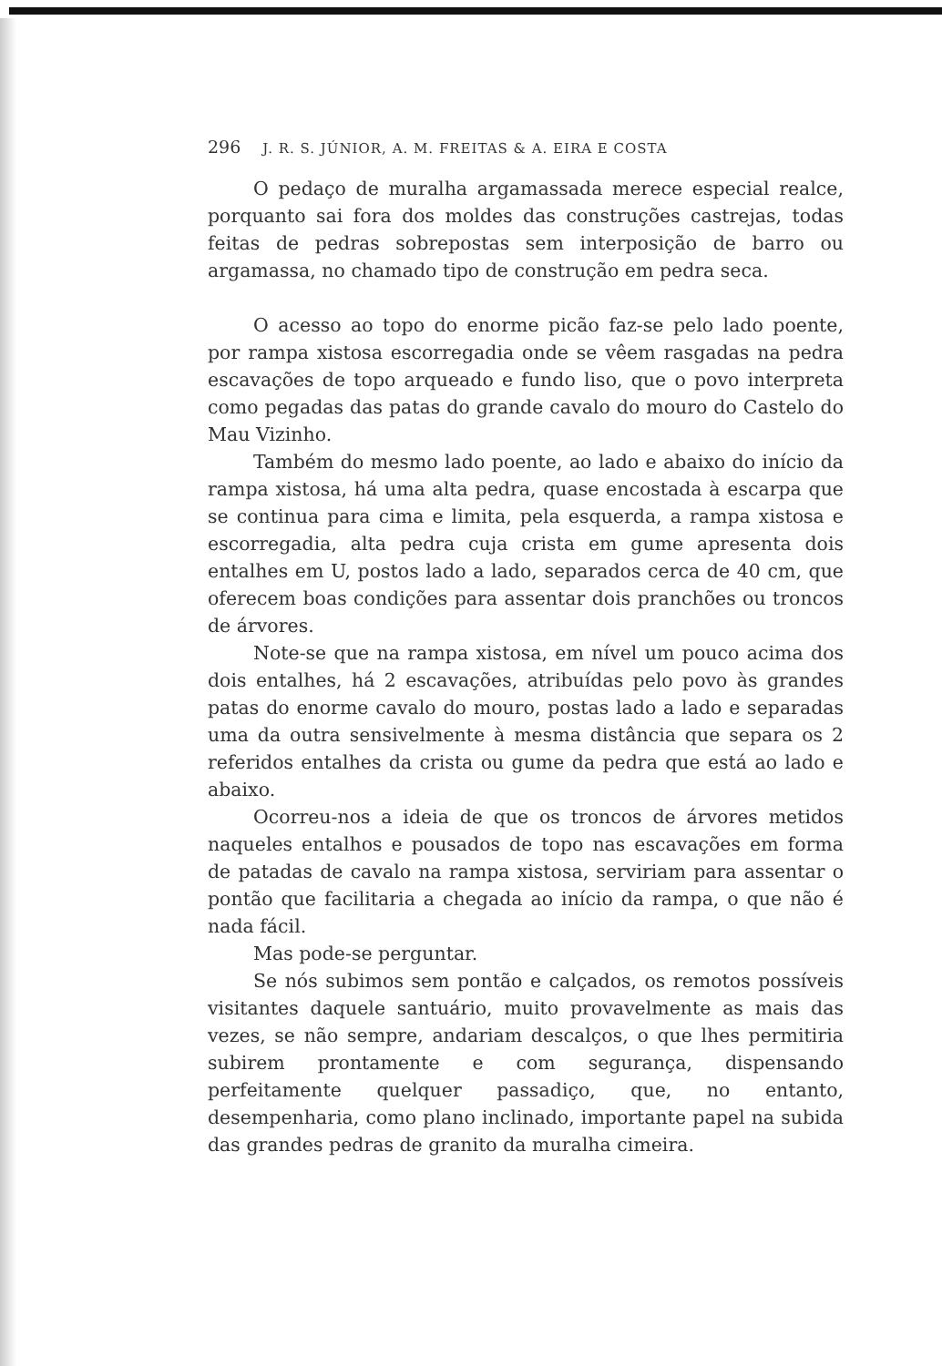296 J. R. S. JÚNIOR, A. M. FREITAS & A. EIRA E COSTA
O pedaço de muralha argamassada merece especial realce, porquanto sai fora dos moldes das construções castrejas, todas feitas de pedras sobrepostas sem interposição de barro ou argamassa, no chamado tipo de construção em pedra seca.
O acesso ao topo do enorme picão faz-se pelo lado poente, por rampa xistosa escorregadia onde se vêem rasgadas na pedra escavações de topo arqueado e fundo liso, que o povo interpreta como pegadas das patas do grande cavalo do mouro do Castelo do Mau Vizinho.
Também do mesmo lado poente, ao lado e abaixo do início da rampa xistosa, há uma alta pedra, quase encostada à escarpa que se continua para cima e limita, pela esquerda, a rampa xistosa e escorregadia, alta pedra cuja crista em gume apresenta dois entalhes em U, postos lado a lado, separados cerca de 40 cm, que oferecem boas condições para assentar dois pranchões ou troncos de árvores.
Note-se que na rampa xistosa, em nível um pouco acima dos dois entalhes, há 2 escavações, atribuídas pelo povo às grandes patas do enorme cavalo do mouro, postas lado a lado e separadas uma da outra sensivelmente à mesma distância que separa os 2 referidos entalhes da crista ou gume da pedra que está ao lado e abaixo.
Ocorreu-nos a ideia de que os troncos de árvores metidos naqueles entalhos e pousados de topo nas escavações em forma de patadas de cavalo na rampa xistosa, serviriam para assentar o pontão que facilitaria a chegada ao início da rampa, o que não é nada fácil.
Mas pode-se perguntar.
Se nós subimos sem pontão e calçados, os remotos possíveis visitantes daquele santuário, muito provavelmente as mais das vezes, se não sempre, andariam descalços, o que lhes permitiria subirem prontamente e com segurança, dispensando perfeitamente quelquer passadiço, que, no entanto, desempenharia, como plano inclinado, importante papel na subida das grandes pedras de granito da muralha cimeira.